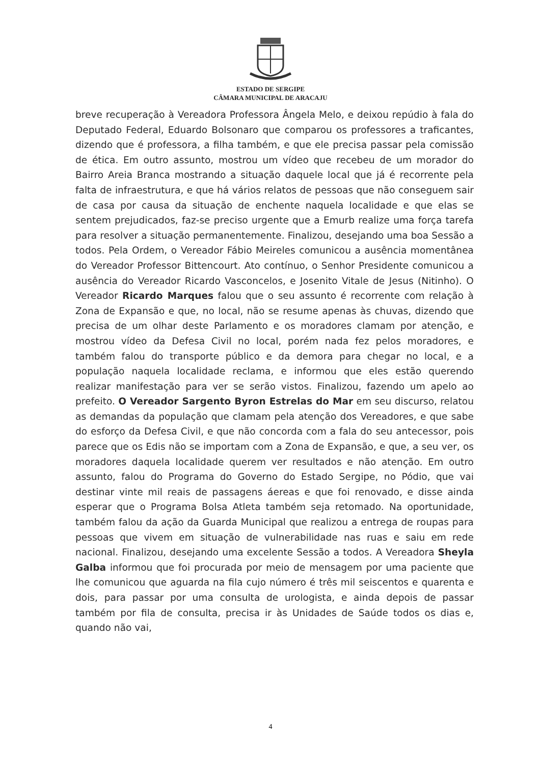ESTADO DE SERGIPE
CÂMARA MUNICIPAL DE ARACAJU
breve recuperação à Vereadora Professora Ângela Melo, e deixou repúdio à fala do Deputado Federal, Eduardo Bolsonaro que comparou os professores a traficantes, dizendo que é professora, a filha também, e que ele precisa passar pela comissão de ética. Em outro assunto, mostrou um vídeo que recebeu de um morador do Bairro Areia Branca mostrando a situação daquele local que já é recorrente pela falta de infraestrutura, e que há vários relatos de pessoas que não conseguem sair de casa por causa da situação de enchente naquela localidade e que elas se sentem prejudicados, faz-se preciso urgente que a Emurb realize uma força tarefa para resolver a situação permanentemente. Finalizou, desejando uma boa Sessão a todos. Pela Ordem, o Vereador Fábio Meireles comunicou a ausência momentânea do Vereador Professor Bittencourt. Ato contínuo, o Senhor Presidente comunicou a ausência do Vereador Ricardo Vasconcelos, e Josenito Vitale de Jesus (Nitinho). O Vereador Ricardo Marques falou que o seu assunto é recorrente com relação à Zona de Expansão e que, no local, não se resume apenas às chuvas, dizendo que precisa de um olhar deste Parlamento e os moradores clamam por atenção, e mostrou vídeo da Defesa Civil no local, porém nada fez pelos moradores, e também falou do transporte público e da demora para chegar no local, e a população naquela localidade reclama, e informou que eles estão querendo realizar manifestação para ver se serão vistos. Finalizou, fazendo um apelo ao prefeito. O Vereador Sargento Byron Estrelas do Mar em seu discurso, relatou as demandas da população que clamam pela atenção dos Vereadores, e que sabe do esforço da Defesa Civil, e que não concorda com a fala do seu antecessor, pois parece que os Edis não se importam com a Zona de Expansão, e que, a seu ver, os moradores daquela localidade querem ver resultados e não atenção. Em outro assunto, falou do Programa do Governo do Estado Sergipe, no Pódio, que vai destinar vinte mil reais de passagens áereas e que foi renovado, e disse ainda esperar que o Programa Bolsa Atleta também seja retomado. Na oportunidade, também falou da ação da Guarda Municipal que realizou a entrega de roupas para pessoas que vivem em situação de vulnerabilidade nas ruas e saiu em rede nacional. Finalizou, desejando uma excelente Sessão a todos. A Vereadora Sheyla Galba informou que foi procurada por meio de mensagem por uma paciente que lhe comunicou que aguarda na fila cujo número é três mil seiscentos e quarenta e dois, para passar por uma consulta de urologista, e ainda depois de passar também por fila de consulta, precisa ir às Unidades de Saúde todos os dias e, quando não vai,
4